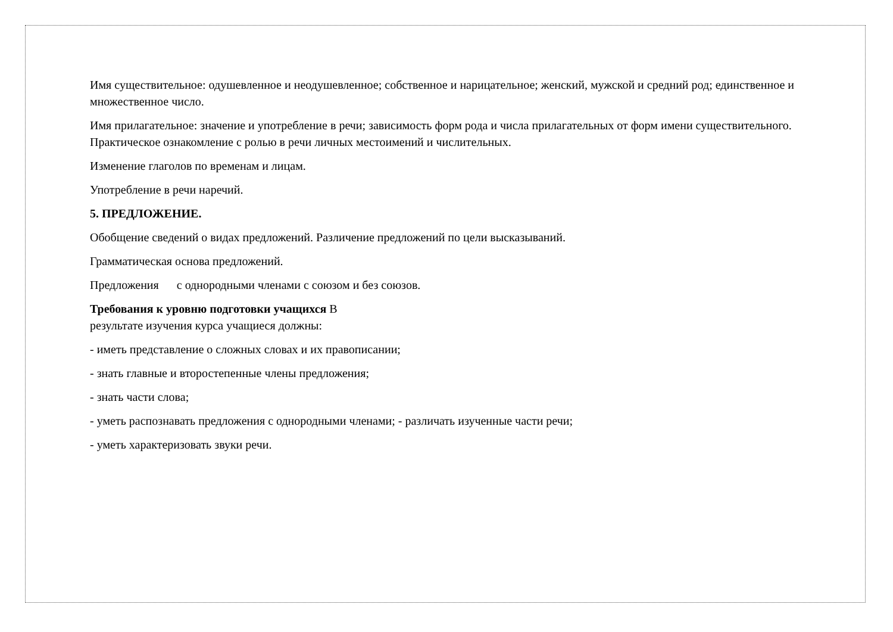Имя существительное: одушевленное и неодушевленное; собственное и нарицательное; женский, мужской и средний род; единственное и множественное число.
Имя прилагательное: значение и употребление в речи; зависимость форм рода и числа прилагательных от форм имени существительного.
Практическое ознакомление с ролью в речи личных местоимений и числительных.
Изменение глаголов по временам и лицам.
Употребление в речи наречий.
5. ПРЕДЛОЖЕНИЕ.
Обобщение сведений о видах предложений. Различение предложений по цели высказываний.
Грамматическая основа предложений.
Предложения с однородными членами с союзом и без союзов.
Требования к уровню подготовки учащихся В
результате изучения курса учащиеся должны:
- иметь представление о сложных словах и их правописании;
- знать главные и второстепенные члены предложения;
- знать части слова;
- уметь распознавать предложения с однородными членами; - различать изученные части речи;
- уметь характеризовать звуки речи.